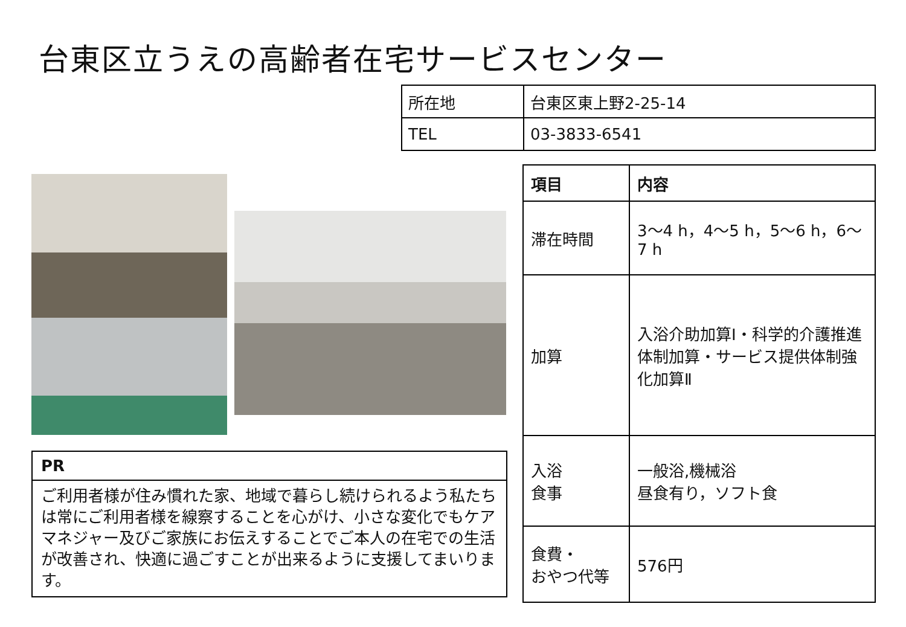台東区立うえの高齢者在宅サービスセンター
| 所在地 | 台東区東上野2-25-14 |
| TEL | 03-3833-6541 |
| PR |
| ご利用者様が住み慣れた家、地域で暮らし続けられるよう私たちは常にご利用者様を線察することを心がけ、小さな変化でもケアマネジャー及びご家族にお伝えすることでご本人の在宅での生活が改善され、快適に過ごすことが出来るように支援してまいります。 |
| 項目 | 内容 |
| --- | --- |
| 滞在時間 | 3～4 h，4～5 h，5～6 h，6～7 h |
| 加算 | 入浴介助加算Ⅰ・科学的介護推進体制加算・サービス提供体制強化加算Ⅱ |
| 入浴 食事 | 一般浴,機械浴 昼食有り，ソフト食 |
| 食費・ おやつ代等 | 576円 |